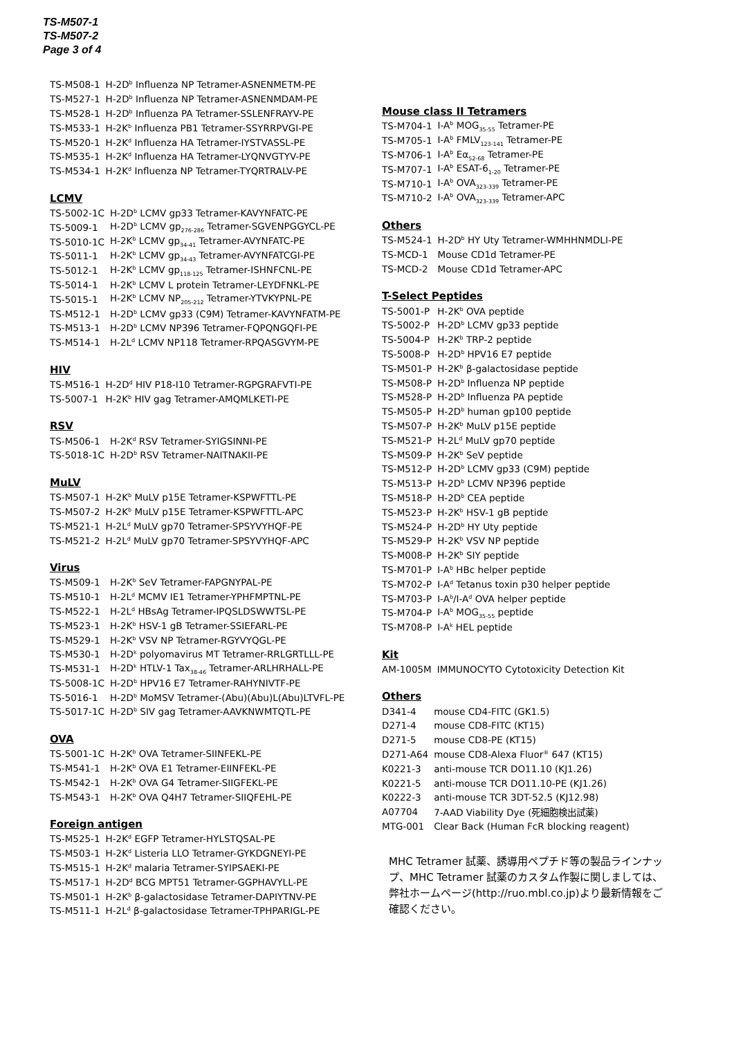TS-M507-1
TS-M507-2
Page 3 of 4
| TS-M508-1 | H-2D<sup>b</sup> Influenza NP Tetramer-ASNENMETM-PE |
| TS-M527-1 | H-2D<sup>b</sup> Influenza NP Tetramer-ASNENMDAM-PE |
| TS-M528-1 | H-2D<sup>b</sup> Influenza PA Tetramer-SSLENFRAYV-PE |
| TS-M533-1 | H-2K<sup>b</sup> Influenza PB1 Tetramer-SSYRRPVGI-PE |
| TS-M520-1 | H-2K<sup>d</sup> Influenza HA Tetramer-IYSTVASSL-PE |
| TS-M535-1 | H-2K<sup>d</sup> Influenza HA Tetramer-LYQNVGTYV-PE |
| TS-M534-1 | H-2K<sup>d</sup> Influenza NP Tetramer-TYQRTRALV-PE |
LCMV
| TS-5002-1C | H-2D<sup>b</sup> LCMV gp33 Tetramer-KAVYNFATC-PE |
| TS-5009-1 | H-2D<sup>b</sup> LCMV gp<sub>276-286</sub> Tetramer-SGVENPGGYCL-PE |
| TS-5010-1C | H-2K<sup>b</sup> LCMV gp<sub>34-41</sub> Tetramer-AVYNFATC-PE |
| TS-5011-1 | H-2K<sup>b</sup> LCMV gp<sub>34-43</sub> Tetramer-AVYNFATCGI-PE |
| TS-5012-1 | H-2K<sup>b</sup> LCMV gp<sub>118-125</sub> Tetramer-ISHNFCNL-PE |
| TS-5014-1 | H-2K<sup>b</sup> LCMV L protein Tetramer-LEYDFNKL-PE |
| TS-5015-1 | H-2K<sup>b</sup> LCMV NP<sub>205-212</sub> Tetramer-YTVKYPNL-PE |
| TS-M512-1 | H-2D<sup>b</sup> LCMV gp33 (C9M) Tetramer-KAVYNFATM-PE |
| TS-M513-1 | H-2D<sup>b</sup> LCMV NP396 Tetramer-FQPQNGQFI-PE |
| TS-M514-1 | H-2L<sup>d</sup> LCMV NP118 Tetramer-RPQASGVYM-PE |
HIV
| TS-M516-1 | H-2D<sup>d</sup> HIV P18-I10 Tetramer-RGPGRAFVTI-PE |
| TS-5007-1 | H-2K<sup>b</sup> HIV gag Tetramer-AMQMLKETI-PE |
RSV
| TS-M506-1 | H-2K<sup>d</sup> RSV Tetramer-SYIGSINNI-PE |
| TS-5018-1C | H-2D<sup>b</sup> RSV Tetramer-NAITNAKII-PE |
MuLV
| TS-M507-1 | H-2K<sup>b</sup> MuLV p15E Tetramer-KSPWFTTL-PE |
| TS-M507-2 | H-2K<sup>b</sup> MuLV p15E Tetramer-KSPWFTTL-APC |
| TS-M521-1 | H-2L<sup>d</sup> MuLV gp70 Tetramer-SPSYVYHQF-PE |
| TS-M521-2 | H-2L<sup>d</sup> MuLV gp70 Tetramer-SPSYVYHQF-APC |
Virus
| TS-M509-1 | H-2K<sup>b</sup> SeV Tetramer-FAPGNYPAL-PE |
| TS-M510-1 | H-2L<sup>d</sup> MCMV IE1 Tetramer-YPHFMPTNL-PE |
| TS-M522-1 | H-2L<sup>d</sup> HBsAg Tetramer-IPQSLDSWWTSL-PE |
| TS-M523-1 | H-2K<sup>b</sup> HSV-1 gB Tetramer-SSIEFARL-PE |
| TS-M529-1 | H-2K<sup>b</sup> VSV NP Tetramer-RGYVYQGL-PE |
| TS-M530-1 | H-2D<sup>k</sup> polyomavirus MT Tetramer-RRLGRTLLL-PE |
| TS-M531-1 | H-2D<sup>k</sup> HTLV-1 Tax<sub>38-46</sub> Tetramer-ARLHRHALL-PE |
| TS-5008-1C | H-2D<sup>b</sup> HPV16 E7 Tetramer-RAHYNIVTF-PE |
| TS-5016-1 | H-2D<sup>b</sup> MoMSV Tetramer-(Abu)(Abu)L(Abu)LTVFL-PE |
| TS-5017-1C | H-2D<sup>b</sup> SIV gag Tetramer-AAVKNWMTQTL-PE |
OVA
| TS-5001-1C | H-2K<sup>b</sup> OVA Tetramer-SIINFEKL-PE |
| TS-M541-1 | H-2K<sup>b</sup> OVA E1 Tetramer-EIINFEKL-PE |
| TS-M542-1 | H-2K<sup>b</sup> OVA G4 Tetramer-SIIGFEKL-PE |
| TS-M543-1 | H-2K<sup>b</sup> OVA Q4H7 Tetramer-SIIQFEHL-PE |
Foreign antigen
| TS-M525-1 | H-2K<sup>d</sup> EGFP Tetramer-HYLSTQSAL-PE |
| TS-M503-1 | H-2K<sup>d</sup> Listeria LLO Tetramer-GYKDGNEYI-PE |
| TS-M515-1 | H-2K<sup>d</sup> malaria Tetramer-SYIPSAEKI-PE |
| TS-M517-1 | H-2D<sup>d</sup> BCG MPT51 Tetramer-GGPHAVYLL-PE |
| TS-M501-1 | H-2K<sup>b</sup> β-galactosidase Tetramer-DAPIYTNV-PE |
| TS-M511-1 | H-2L<sup>d</sup> β-galactosidase Tetramer-TPHPARIGL-PE |
Mouse class II Tetramers
| TS-M704-1 | I-A<sup>b</sup> MOG<sub>35-55</sub> Tetramer-PE |
| TS-M705-1 | I-A<sup>b</sup> FMLV<sub>123-141</sub> Tetramer-PE |
| TS-M706-1 | I-A<sup>b</sup> Eα<sub>52-68</sub> Tetramer-PE |
| TS-M707-1 | I-A<sup>b</sup> ESAT-6<sub>1-20</sub> Tetramer-PE |
| TS-M710-1 | I-A<sup>b</sup> OVA<sub>323-339</sub> Tetramer-PE |
| TS-M710-2 | I-A<sup>b</sup> OVA<sub>323-339</sub> Tetramer-APC |
Others
| TS-M524-1 | H-2D<sup>b</sup> HY Uty Tetramer-WMHHNMDLI-PE |
| TS-MCD-1 | Mouse CD1d Tetramer-PE |
| TS-MCD-2 | Mouse CD1d Tetramer-APC |
T-Select Peptides
| TS-5001-P | H-2K<sup>b</sup> OVA peptide |
| TS-5002-P | H-2D<sup>b</sup> LCMV gp33 peptide |
| TS-5004-P | H-2K<sup>b</sup> TRP-2 peptide |
| TS-5008-P | H-2D<sup>b</sup> HPV16 E7 peptide |
| TS-M501-P | H-2K<sup>b</sup> β-galactosidase peptide |
| TS-M508-P | H-2D<sup>b</sup> Influenza NP peptide |
| TS-M528-P | H-2D<sup>b</sup> Influenza PA peptide |
| TS-M505-P | H-2D<sup>b</sup> human gp100 peptide |
| TS-M507-P | H-2K<sup>b</sup> MuLV p15E peptide |
| TS-M521-P | H-2L<sup>d</sup> MuLV gp70 peptide |
| TS-M509-P | H-2K<sup>b</sup> SeV peptide |
| TS-M512-P | H-2D<sup>b</sup> LCMV gp33 (C9M) peptide |
| TS-M513-P | H-2D<sup>b</sup> LCMV NP396 peptide |
| TS-M518-P | H-2D<sup>b</sup> CEA peptide |
| TS-M523-P | H-2K<sup>b</sup> HSV-1 gB peptide |
| TS-M524-P | H-2D<sup>b</sup> HY Uty peptide |
| TS-M529-P | H-2K<sup>b</sup> VSV NP peptide |
| TS-M008-P | H-2K<sup>b</sup> SIY peptide |
| TS-M701-P | I-A<sup>b</sup> HBc helper peptide |
| TS-M702-P | I-A<sup>d</sup> Tetanus toxin p30 helper peptide |
| TS-M703-P | I-A<sup>b</sup>/I-A<sup>d</sup> OVA helper peptide |
| TS-M704-P | I-A<sup>b</sup> MOG<sub>35-55</sub> peptide |
| TS-M708-P | I-A<sup>k</sup> HEL peptide |
Kit
| AM-1005M | IMMUNOCYTO Cytotoxicity Detection Kit |
Others
| D341-4 | mouse CD4-FITC (GK1.5) |
| D271-4 | mouse CD8-FITC (KT15) |
| D271-5 | mouse CD8-PE (KT15) |
| D271-A64 | mouse CD8-Alexa Fluor<sup>®</sup> 647 (KT15) |
| K0221-3 | anti-mouse TCR DO11.10 (KJ1.26) |
| K0221-5 | anti-mouse TCR DO11.10-PE (KJ1.26) |
| K0222-3 | anti-mouse TCR 3DT-52.5 (KJ12.98) |
| A07704 | 7-AAD Viability Dye (死細胞検出試薬) |
| MTG-001 | Clear Back (Human FcR blocking reagent) |
MHC Tetramer 試薬、誘導用ペプチド等の製品ラインナップ、MHC Tetramer 試薬のカスタム作製に関しましては、弊社ホームページ(http://ruo.mbl.co.jp)より最新情報をご確認ください。